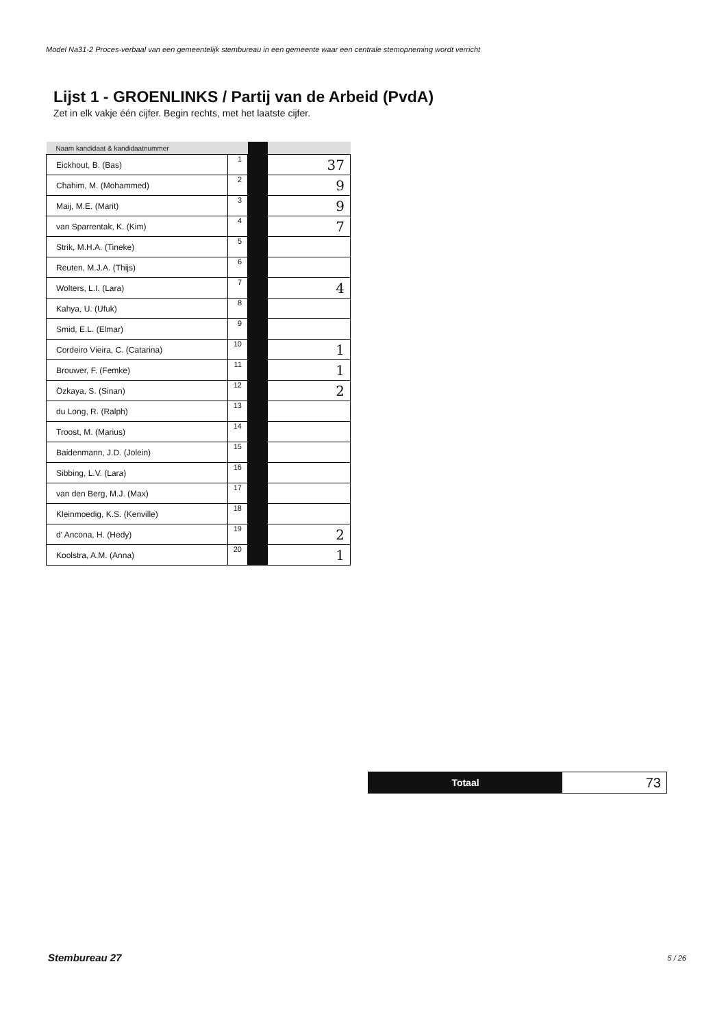Model Na31-2 Proces-verbaal van een gemeentelijk stembureau in een gemeente waar een centrale stemopneming wordt verricht
Lijst 1 - GROENLINKS / Partij van de Arbeid (PvdA)
Zet in elk vakje één cijfer. Begin rechts, met het laatste cijfer.
| Naam kandidaat & kandidaatnummer | | | |
| --- | --- | --- | --- |
| Eickhout, B. (Bas) | 1 | | 37 |
| Chahim, M. (Mohammed) | 2 | | 9 |
| Maij, M.E. (Marit) | 3 | | 9 |
| van Sparrentak, K. (Kim) | 4 | | 7 |
| Strik, M.H.A. (Tineke) | 5 | | |
| Reuten, M.J.A. (Thijs) | 6 | | |
| Wolters, L.I. (Lara) | 7 | | 4 |
| Kahya, U. (Ufuk) | 8 | | |
| Smid, E.L. (Elmar) | 9 | | |
| Cordeiro Vieira, C. (Catarina) | 10 | | 1 |
| Brouwer, F. (Femke) | 11 | | 1 |
| Özkaya, S. (Sinan) | 12 | | 2 |
| du Long, R. (Ralph) | 13 | | |
| Troost, M. (Marius) | 14 | | |
| Baidenmann, J.D. (Jolein) | 15 | | |
| Sibbing, L.V. (Lara) | 16 | | |
| van den Berg, M.J. (Max) | 17 | | |
| Kleinmoedig, K.S. (Kenville) | 18 | | |
| d' Ancona, H. (Hedy) | 19 | | 2 |
| Koolstra, A.M. (Anna) | 20 | | 1 |
Totaal
73
Stembureau 27 5 / 26